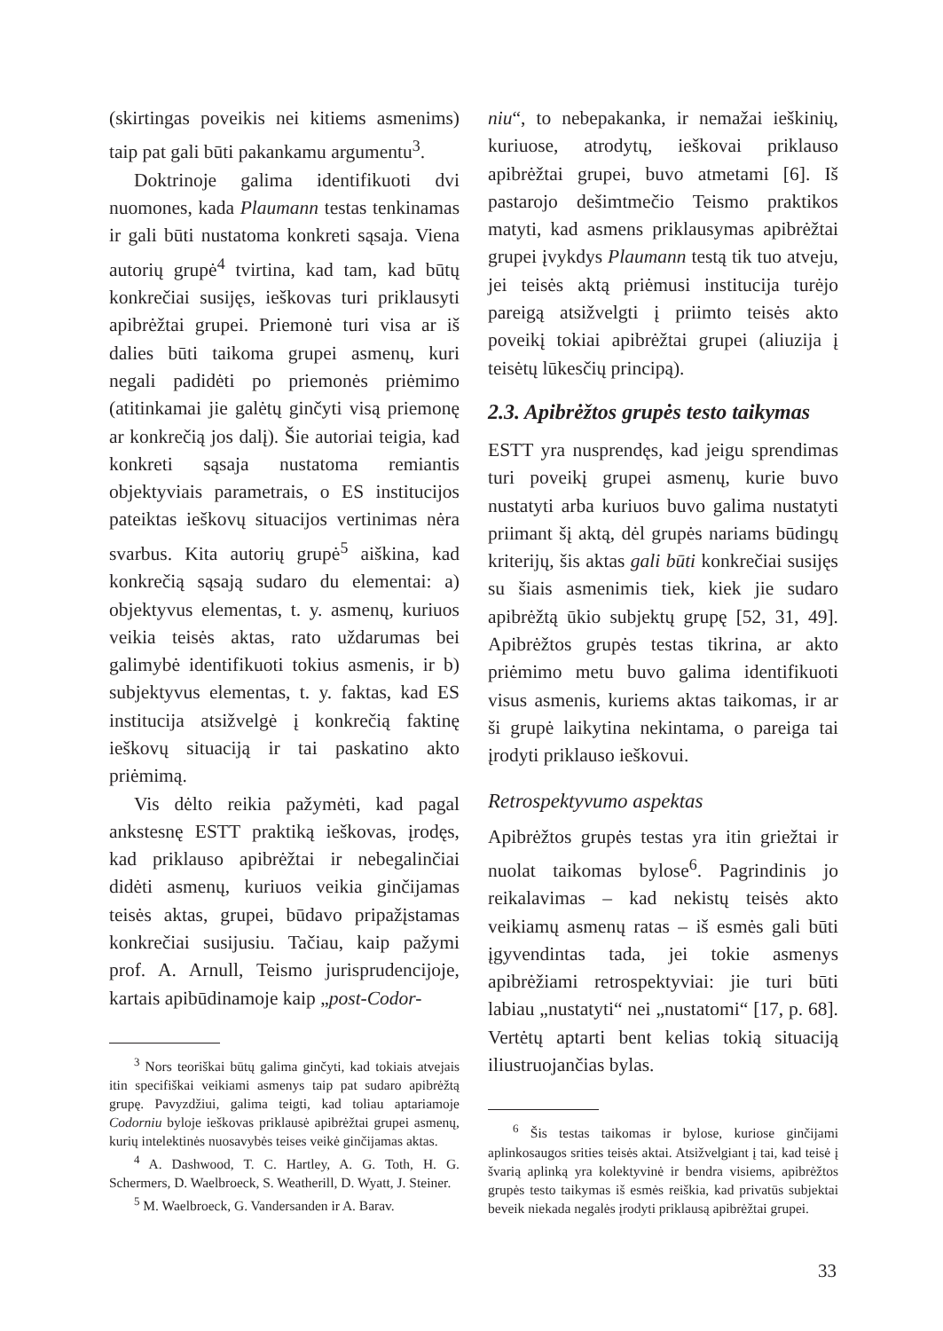(skirtingas poveikis nei kitiems asmenims) taip pat gali būti pakankamu argumentu<sup>3</sup>.
Doktrinoje galima identifikuoti dvi nuomones, kada Plaumann testas tenkinamas ir gali būti nustatoma konkreti sąsaja. Viena autorių grupė<sup>4</sup> tvirtina, kad tam, kad būtų konkrečiai susijęs, ieškovas turi priklausyti apibrėžtai grupei. Priemonė turi visa ar iš dalies būti taikoma grupei asmenų, kuri negali padidėti po priemonės priėmimo (atitinkamai jie galėtų ginčyti visą priemonę ar konkrečią jos dalį). Šie autoriai teigia, kad konkreti sąsaja nustatoma remiantis objektyviais parametrais, o ES institucijos pateiktas ieškovų situacijos vertinimas nėra svarbus. Kita autorių grupė<sup>5</sup> aiškina, kad konkrečią sąsają sudaro du elementai: a) objektyvus elementas, t. y. asmenų, kuriuos veikia teisės aktas, rato uždarumas bei galimybė identifikuoti tokius asmenis, ir b) subjektyvus elementas, t. y. faktas, kad ES institucija atsižvelgė į konkrečią faktinę ieškovų situaciją ir tai paskatino akto priėmimą.
Vis dėlto reikia pažymėti, kad pagal ankstesnę ESTT praktiką ieškovas, įrodęs, kad priklauso apibrėžtai ir nebegalinčiai didėti asmenų, kuriuos veikia ginčijamas teisės aktas, grupei, būdavo pripažįstamas konkrečiai susijusiu. Tačiau, kaip pažymi prof. A. Arnull, Teismo jurisprudencijoje, kartais apibūdinamoje kaip „post-Codor-
<sup>3</sup> Nors teoriškai būtų galima ginčyti, kad tokiais atvejais itin specifiškai veikiami asmenys taip pat sudaro apibrėžtą grupę. Pavyzdžiui, galima teigti, kad toliau aptariamoje Codorniu byloje ieškovas priklausė apibrėžtai grupei asmenų, kurių intelektinės nuosavybės teises veikė ginčijamas aktas.
<sup>4</sup> A. Dashwood, T. C. Hartley, A. G. Toth, H. G. Schermers, D. Waelbroeck, S. Weatherill, D. Wyatt, J. Steiner.
<sup>5</sup> M. Waelbroeck, G. Vandersanden ir A. Barav.
niu“, to nebepakanka, ir nemažai ieškinių, kuriuose, atrodytų, ieškovai priklauso apibrėžtai grupei, buvo atmetami [6]. Iš pastarojo dešimtmečio Teismo praktikos matyti, kad asmens priklausymas apibrėžtai grupei įvykdys Plaumann testą tik tuo atveju, jei teisės aktą priėmusi institucija turėjo pareigą atsižvelgti į priimto teisės akto poveikį tokiai apibrėžtai grupei (aliuzija į teisėtų lūkesčių principą).
2.3. Apibrėžtos grupės testo taikymas
ESTT yra nusprendęs, kad jeigu sprendimas turi poveikį grupei asmenų, kurie buvo nustatyti arba kuriuos buvo galima nustatyti priimant šį aktą, dėl grupės nariams būdingų kriterijų, šis aktas gali būti konkrečiai susijęs su šiais asmenimis tiek, kiek jie sudaro apibrėžtą ūkio subjektų grupę [52, 31, 49]. Apibrėžtos grupės testas tikrina, ar akto priėmimo metu buvo galima identifikuoti visus asmenis, kuriems aktas taikomas, ir ar ši grupė laikytina nekintama, o pareiga tai įrodyti priklauso ieškovui.
Retrospektyvumo aspektas
Apibrėžtos grupės testas yra itin griežtai ir nuolat taikomas bylose<sup>6</sup>. Pagrindinis jo reikalavimas – kad nekistų teisės akto veikiamų asmenų ratas – iš esmės gali būti įgyvendintas tada, jei tokie asmenys apibrėžiami retrospektyviai: jie turi būti labiau „nustatyti“ nei „nustatomi“ [17, p. 68]. Vertėtų aptarti bent kelias tokią situaciją iliustruojančias bylas.
<sup>6</sup> Šis testas taikomas ir bylose, kuriose ginčijami aplinkosaugos srities teisės aktai. Atsižvelgiant į tai, kad teisė į švarią aplinką yra kolektyvinė ir bendra visiems, apibrėžtos grupės testo taikymas iš esmės reiškia, kad privatūs subjektai beveik niekada negalės įrodyti priklausą apibrėžtai grupei.
33